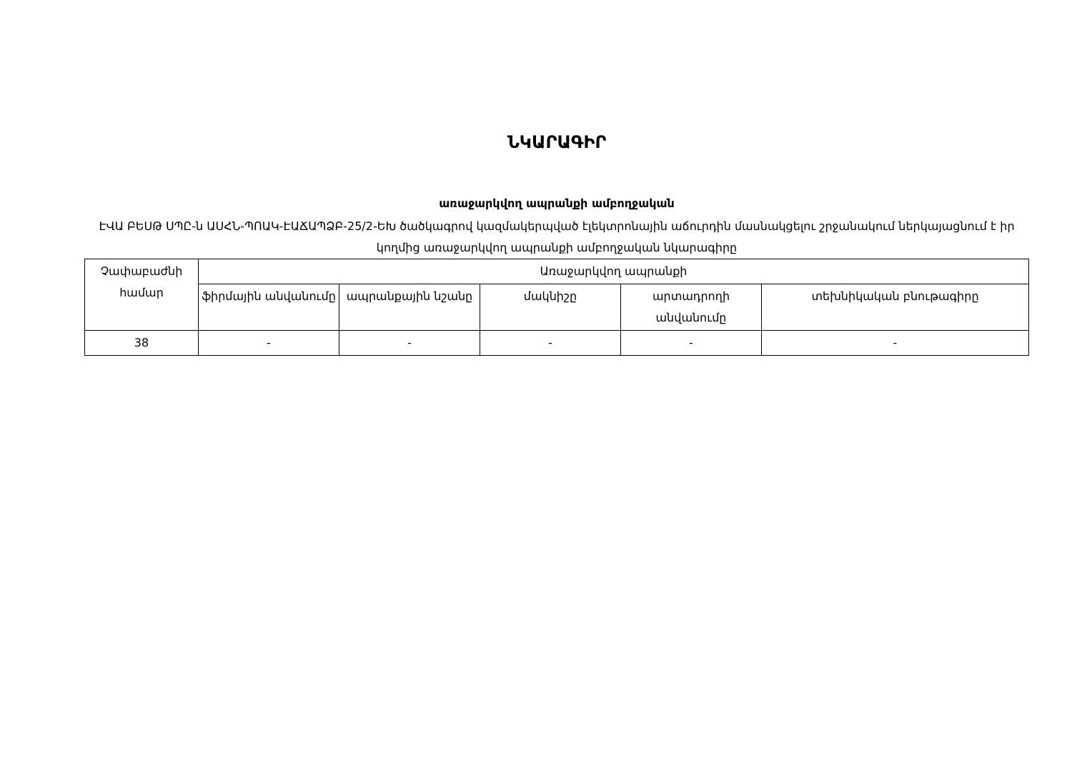ՆԿԱՐԱԳԻՐ
առաջարկվող ապրանքի ամբողջական
ԷՎԱ ԲԵՍԹ ՍՊԸ-ն ԱՍՀՆ-ՊՈԱԿ-ԷԱՃԱՊՁԲ-25/2-ԵԽ ծածկագրով կազմակերպված էլեկտրոնային աճուրդին մասնակցելու շրջանակում ներկայացնում է իր կողմից առաջարկվող ապրանքի ամբողջական նկարագիրը
| Չափաբաժնի համար | Առաջարկվող ապրանքի | | | | |
| --- | --- | --- | --- | --- | --- |
| | ֆիրմային անվանումը | ապրանքային նշանը | մակնիշը | արտադրողի անվանումը | տեխնիկական բնութագիրը |
| 38 | - | - | - | - | - |